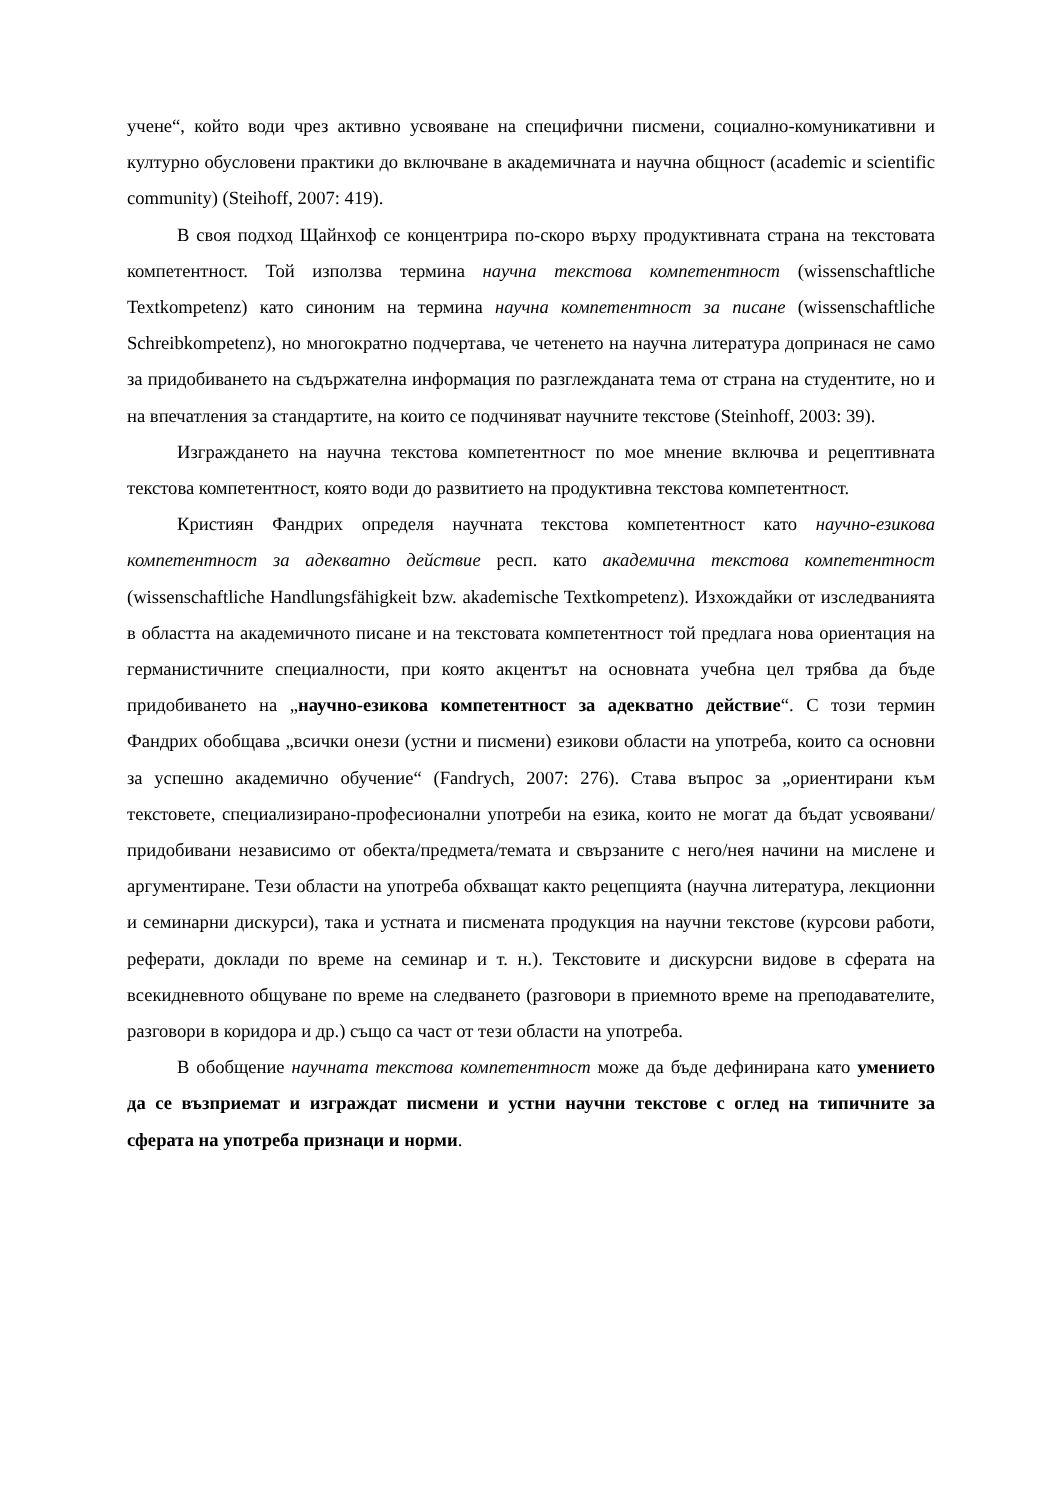учене“, който води чрез активно усвояване на специфични писмени, социално-комуникативни и културно обусловени практики до включване в академичната и научна общност (academic и scientific community) (Steihoff, 2007: 419).
В своя подход Щайнхоф се концентрира по-скоро върху продуктивната страна на текстовата компетентност. Той използва термина научна текстова компетентност (wissenschaftliche Textkompetenz) като синоним на термина научна компетентност за писане (wissenschaftliche Schreibkompetenz), но многократно подчертава, че четенето на научна литература допринася не само за придобиването на съдържателна информация по разглежданата тема от страна на студентите, но и на впечатления за стандартите, на които се подчиняват научните текстове (Steinhoff, 2003: 39).
Изграждането на научна текстова компетентност по мое мнение включва и рецептивната текстова компетентност, която води до развитието на продуктивна текстова компетентност.
Кристиян Фандрих определя научната текстова компетентност като научно-езикова компетентност за адекватно действие респ. като академична текстова компетентност (wissenschaftliche Handlungsfähigkeit bzw. akademische Textkompetenz). Изхождайки от изследванията в областта на академичното писане и на текстовата компетентност той предлага нова ориентация на германистичните специалности, при която акцентът на основната учебна цел трябва да бъде придобиването на „научно-езикова компетентност за адекватно действие“. С този термин Фандрих обобщава „всички онези (устни и писмени) езикови области на употреба, които са основни за успешно академично обучение“ (Fandrych, 2007: 276). Става въпрос за „ориентирани към текстовете, специализирано-професионални употреби на езика, които не могат да бъдат усвоявани/придобивани независимо от обекта/предмета/темата и свързаните с него/нея начини на мислене и аргументиране. Тези области на употреба обхващат както рецепцията (научна литература, лекционни и семинарни дискурси), така и устната и писмената продукция на научни текстове (курсови работи, реферати, доклади по време на семинар и т. н.). Текстовите и дискурсни видове в сферата на всекидневното общуване по време на следването (разговори в приемното време на преподавателите, разговори в коридора и др.) също са част от тези области на употреба.
В обобщение научната текстова компетентност може да бъде дефинирана като умението да се възприемат и изграждат писмени и устни научни текстове с оглед на типичните за сферата на употреба признаци и норми.